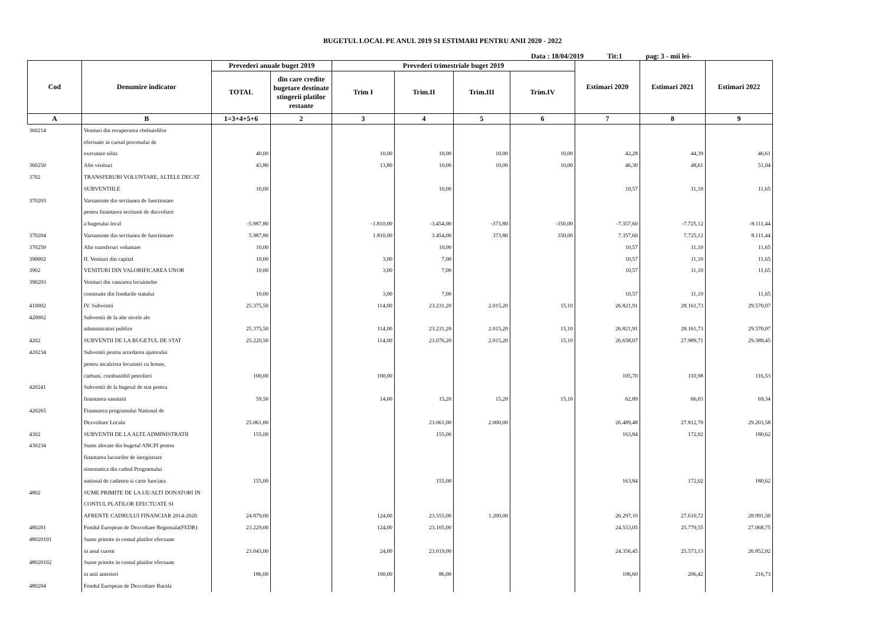BUGETUL LOCAL PE ANUL 2019 SI ESTIMARI PENTRU ANII 2020 - 2022
Data : 18/04/2019 Tit:1 pag: 3 - mii lei-
| Cod | Denumire indicator | Prevederi anuale buget 2019 | | Prevederi trimestriale buget 2019 | | | | Estimari 2020 | Estimari 2021 | Estimari 2022 |
| --- | --- | --- | --- | --- | --- | --- | --- | --- | --- | --- |
| | | TOTAL | din care credite bugetare destinate stingerii platilor restante | Trim I | Trim.II | Trim.III | Trim.IV | | | |
| A | B | 1=3+4+5+6 | 2 | 3 | 4 | 5 | 6 | 7 | 8 | 9 |
| 360214 | Venituri din recuperarea cheltuielilor | | | | | | | | | |
| | efectuate in cursul procesului de | | | | | | | | | |
| | executare silita | 40,00 | | 10,00 | 10,00 | 10,00 | 10,00 | 42,28 | 44,39 | 46,61 |
| 360250 | Alte venituri | 43,80 | | 13,80 | 10,00 | 10,00 | 10,00 | 46,30 | 48,61 | 51,04 |
| 3702 | TRANSFERURI VOLUNTARE, ALTELE DECAT | | | | | | | | | |
| | SUBVENTIILE | 10,00 | | | 10,00 | | | 10,57 | 11,10 | 11,65 |
| 370203 | Varsaminte din sectiunea de functionare | | | | | | | | | |
| | pentru finantarea sectiunii de dezvoltare | | | | | | | | | |
| | a bugetului local | -5.987,80 | | -1.810,00 | -3.454,00 | -373,80 | -350,00 | -7.357,60 | -7.725,12 | -8.111,44 |
| 370204 | Varsaminte din sectiunea de functionare | 5.987,80 | | 1.810,00 | 3.454,00 | 373,80 | 350,00 | 7.357,60 | 7.725,12 | 8.111,44 |
| 370250 | Alte transferuri voluntare | 10,00 | | | 10,00 | | | 10,57 | 11,10 | 11,65 |
| 390002 | II. Venituri din capital | 10,00 | | 3,00 | 7,00 | | | 10,57 | 11,10 | 11,65 |
| 3902 | VENITURI DIN VALORIFICAREA UNOR | 10,00 | | 3,00 | 7,00 | | | 10,57 | 11,10 | 11,65 |
| 390203 | Venituri din vanzarea locuintelor | | | | | | | | | |
| | construite din fondurile statului | 10,00 | | 3,00 | 7,00 | | | 10,57 | 11,10 | 11,65 |
| 410002 | IV. Subventii | 25.375,50 | | 114,00 | 23.231,20 | 2.015,20 | 15,10 | 26.821,91 | 28.161,73 | 29.570,07 |
| 420002 | Subventii de la alte nivele ale | | | | | | | | | |
| | administratiei publice | 25.375,50 | | 114,00 | 23.231,20 | 2.015,20 | 15,10 | 26.821,91 | 28.161,73 | 29.570,07 |
| 4202 | SUBVENTII DE LA BUGETUL DE STAT | 25.220,50 | | 114,00 | 23.076,20 | 2.015,20 | 15,10 | 26.658,07 | 27.989,71 | 29.389,45 |
| 420234 | Subventii pentru acordarea ajutorului | | | | | | | | | |
| | pentru incalzirea locuintei cu lemne, | | | | | | | | | |
| | carbuni, combustibil petrolieri | 100,00 | | 100,00 | | | | 105,70 | 110,98 | 116,53 |
| 420241 | Subventii de la bugetul de stat pentru | | | | | | | | | |
| | finantarea sanatatii | 59,50 | | 14,00 | 15,20 | 15,20 | 15,10 | 62,89 | 66,03 | 69,34 |
| 420265 | Finantarea programului National de | | | | | | | | | |
| | Dezvoltare Locala | 25.061,00 | | | 23.061,00 | 2.000,00 | | 26.489,48 | 27.812,70 | 29.203,58 |
| 4302 | SUBVENTII DE LA ALTE ADMINISTRATII | 155,00 | | | 155,00 | | | 163,84 | 172,02 | 180,62 |
| 430234 | Sume alocate din bugetul ANCPI pentru | | | | | | | | | |
| | finantarea lucrarilor de inregistrare | | | | | | | | | |
| | sistematica din cadrul Programului | | | | | | | | | |
| | national de cadastru si carte funciara | 155,00 | | | 155,00 | | | 163,84 | 172,02 | 180,62 |
| 4802 | SUME PRIMITE DE LA UE/ALTI DONATORI IN | | | | | | | | | |
| | CONTUL PLATILOR EFECTUATE SI | | | | | | | | | |
| | AFRENTE CADRULUI FINANCIAR 2014-2020 | 24.879,00 | | 124,00 | 23.555,00 | 1.200,00 | | 26.297,10 | 27.610,72 | 28.991,50 |
| 480201 | Fondul European de Dezvoltare Regionala(FEDR) | 23.229,00 | | 124,00 | 23.105,00 | | | 24.553,05 | 25.779,55 | 27.068,75 |
| 48020101 | Sume primite in contul platilor efectuate | | | | | | | | | |
| | in anul curent | 23.043,00 | | 24,00 | 23.019,00 | | | 24.356,45 | 25.573,13 | 26.852,02 |
| 48020102 | Sume primite in contul platilor efectuate | | | | | | | | | |
| | in anii anteriori | 186,00 | | 100,00 | 86,00 | | | 196,60 | 206,42 | 216,73 |
| 480204 | Fondul European de Dezvoltare Rurala | | | | | | | | | |